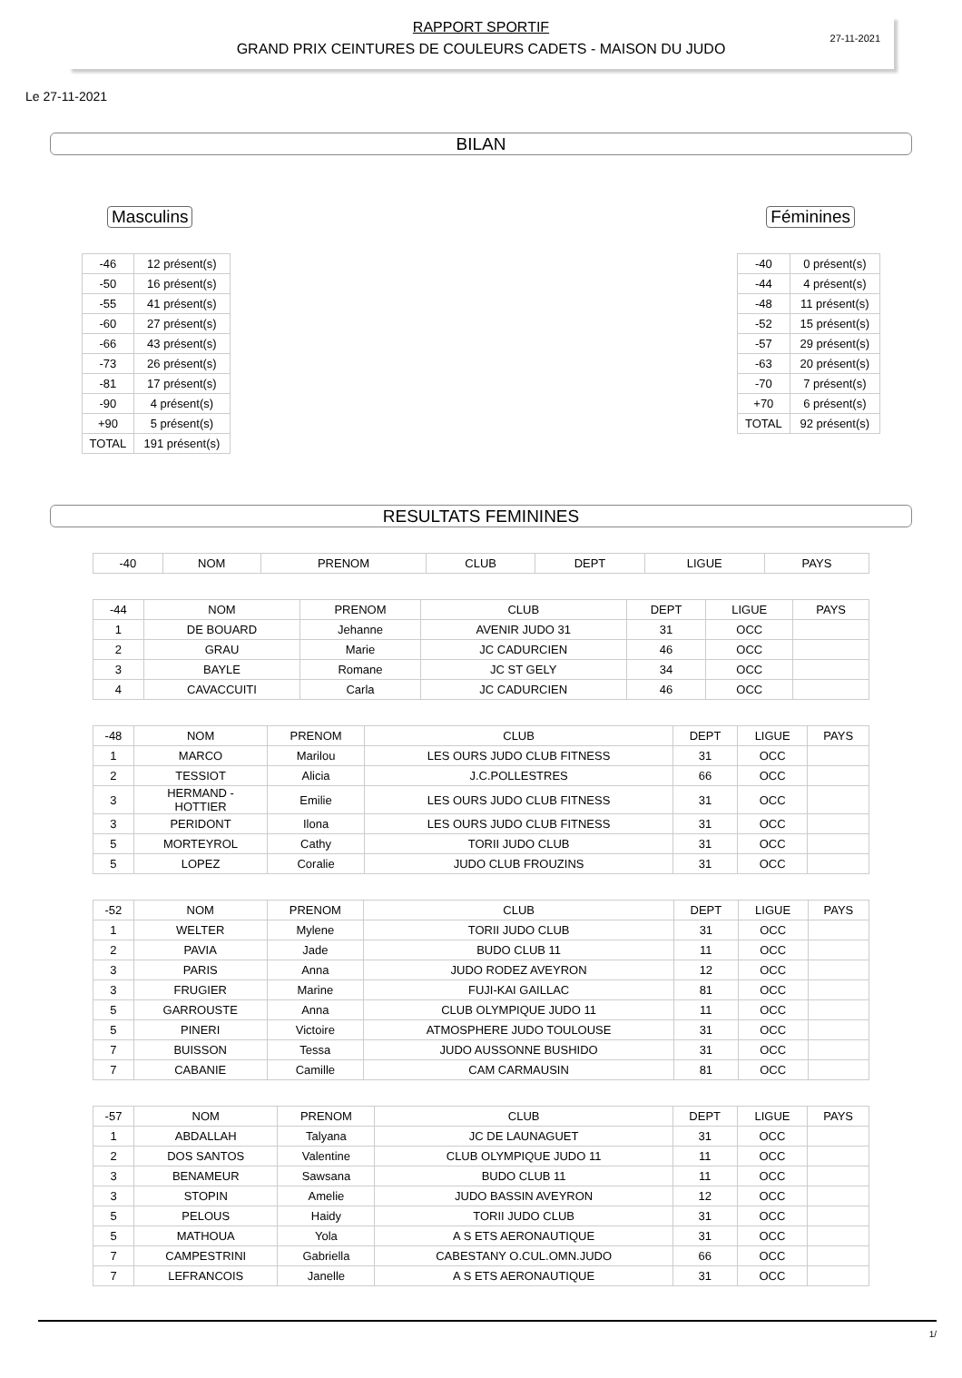RAPPORT SPORTIF
GRAND PRIX CEINTURES DE COULEURS CADETS - MAISON DU JUDO
27-11-2021
Le 27-11-2021
BILAN
Masculins
| -46 | 12 présent(s) |
| -50 | 16 présent(s) |
| -55 | 41 présent(s) |
| -60 | 27 présent(s) |
| -66 | 43 présent(s) |
| -73 | 26 présent(s) |
| -81 | 17 présent(s) |
| -90 | 4 présent(s) |
| +90 | 5 présent(s) |
| TOTAL | 191 présent(s) |
Féminines
| -40 | 0 présent(s) |
| -44 | 4 présent(s) |
| -48 | 11 présent(s) |
| -52 | 15 présent(s) |
| -57 | 29 présent(s) |
| -63 | 20 présent(s) |
| -70 | 7 présent(s) |
| +70 | 6 présent(s) |
| TOTAL | 92 présent(s) |
RESULTATS FEMININES
| -40 | NOM | PRENOM | CLUB | DEPT | LIGUE | PAYS |
| --- | --- | --- | --- | --- | --- | --- |
| -44 | NOM | PRENOM | CLUB | DEPT | LIGUE | PAYS |
| --- | --- | --- | --- | --- | --- | --- |
| 1 | DE BOUARD | Jehanne | AVENIR JUDO 31 | 31 | OCC | |
| 2 | GRAU | Marie | JC CADURCIEN | 46 | OCC | |
| 3 | BAYLE | Romane | JC ST GELY | 34 | OCC | |
| 4 | CAVACCUITI | Carla | JC CADURCIEN | 46 | OCC | |
| -48 | NOM | PRENOM | CLUB | DEPT | LIGUE | PAYS |
| --- | --- | --- | --- | --- | --- | --- |
| 1 | MARCO | Marilou | LES OURS JUDO CLUB FITNESS | 31 | OCC | |
| 2 | TESSIOT | Alicia | J.C.POLLESTRES | 66 | OCC | |
| 3 | HERMAND - HOTTIER | Emilie | LES OURS JUDO CLUB FITNESS | 31 | OCC | |
| 3 | PERIDONT | Ilona | LES OURS JUDO CLUB FITNESS | 31 | OCC | |
| 5 | MORTEYROL | Cathy | TORII JUDO CLUB | 31 | OCC | |
| 5 | LOPEZ | Coralie | JUDO CLUB FROUZINS | 31 | OCC | |
| -52 | NOM | PRENOM | CLUB | DEPT | LIGUE | PAYS |
| --- | --- | --- | --- | --- | --- | --- |
| 1 | WELTER | Mylene | TORII JUDO CLUB | 31 | OCC | |
| 2 | PAVIA | Jade | BUDO CLUB 11 | 11 | OCC | |
| 3 | PARIS | Anna | JUDO RODEZ AVEYRON | 12 | OCC | |
| 3 | FRUGIER | Marine | FUJI-KAI GAILLAC | 81 | OCC | |
| 5 | GARROUSTE | Anna | CLUB OLYMPIQUE JUDO 11 | 11 | OCC | |
| 5 | PINERI | Victoire | ATMOSPHERE JUDO TOULOUSE | 31 | OCC | |
| 7 | BUISSON | Tessa | JUDO AUSSONNE BUSHIDO | 31 | OCC | |
| 7 | CABANIE | Camille | CAM CARMAUSIN | 81 | OCC | |
| -57 | NOM | PRENOM | CLUB | DEPT | LIGUE | PAYS |
| --- | --- | --- | --- | --- | --- | --- |
| 1 | ABDALLAH | Talyana | JC DE LAUNAGUET | 31 | OCC | |
| 2 | DOS SANTOS | Valentine | CLUB OLYMPIQUE JUDO 11 | 11 | OCC | |
| 3 | BENAMEUR | Sawsana | BUDO CLUB 11 | 11 | OCC | |
| 3 | STOPIN | Amelie | JUDO BASSIN AVEYRON | 12 | OCC | |
| 5 | PELOUS | Haidy | TORII JUDO CLUB | 31 | OCC | |
| 5 | MATHOUA | Yola | A S ETS AERONAUTIQUE | 31 | OCC | |
| 7 | CAMPESTRINI | Gabriella | CABESTANY O.CUL.OMN.JUDO | 66 | OCC | |
| 7 | LEFRANCOIS | Janelle | A S ETS AERONAUTIQUE | 31 | OCC | |
1/